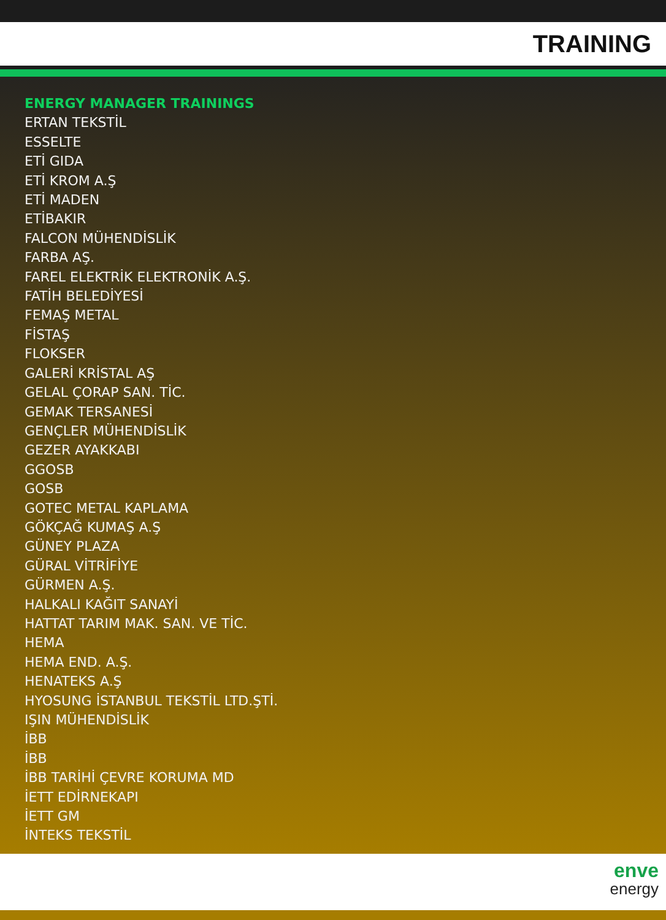TRAINING
ENERGY MANAGER TRAININGS
ERTAN TEKSTİL
ESSELTE
ETİ GIDA
ETİ KROM A.Ş
ETİ MADEN
ETİBAKIR
FALCON MÜHENDİSLİK
FARBA AŞ.
FAREL ELEKTRİK ELEKTRONİK A.Ş.
FATİH BELEDİYESİ
FEMAŞ METAL
FİSTAŞ
FLOKSER
GALERİ KRİSTAL AŞ
GELAL ÇORAP SAN. TİC.
GEMAK TERSANESİ
GENÇLER MÜHENDİSLİK
GEZER AYAKKABI
GGOSB
GOSB
GOTEC METAL KAPLAMA
GÖKÇAĞ KUMAŞ A.Ş
GÜNEY PLAZA
GÜRAL VİTRİFİYE
GÜRMEN A.Ş.
HALKALI KAĞIT SANAYİ
HATTAT TARIM MAK. SAN. VE TİC.
HEMA
HEMA END. A.Ş.
HENATEKS A.Ş
HYOSUNG İSTANBUL TEKSTİL LTD.ŞTİ.
IŞIN MÜHENDİSLİK
İBB
İBB
İBB TARİHİ ÇEVRE KORUMA MD
İETT EDİRNEKAPI
İETT GM
İNTEKS TEKSTİL
enve
energy